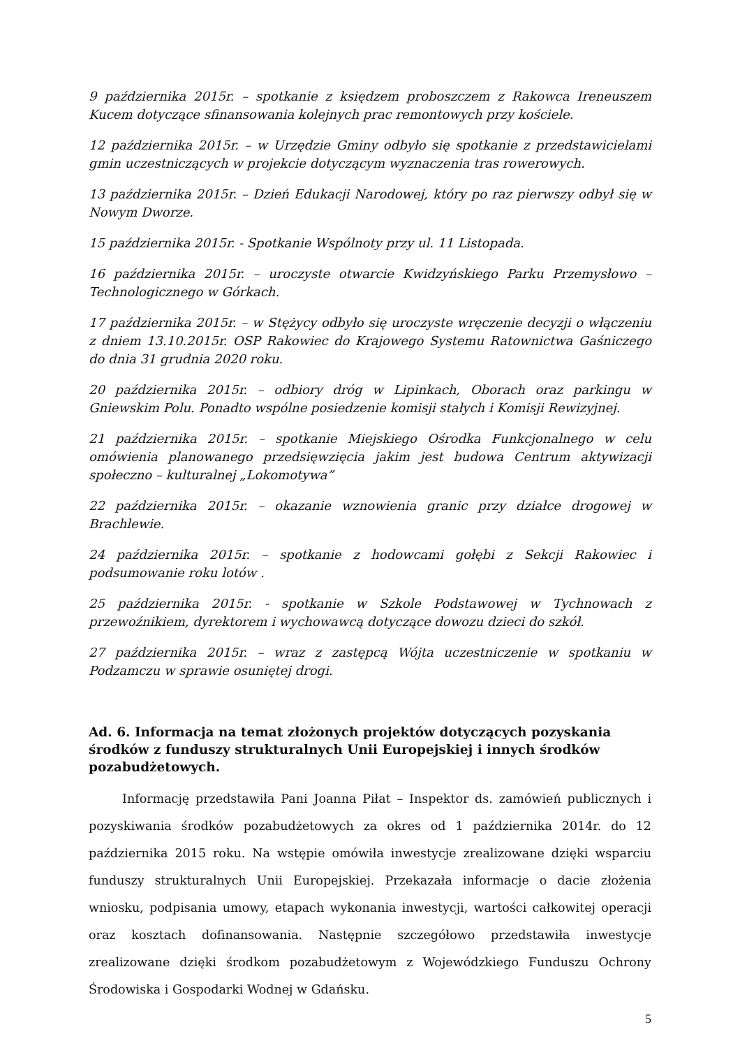9 października 2015r. – spotkanie z księdzem proboszczem z Rakowca Ireneuszem Kucem dotyczące sfinansowania kolejnych prac remontowych przy kościele.
12 października 2015r. – w Urzędzie Gminy odbyło się spotkanie z przedstawicielami gmin uczestniczących w projekcie dotyczącym wyznaczenia tras rowerowych.
13 października 2015r. – Dzień Edukacji Narodowej, który po raz pierwszy odbył się w Nowym Dworze.
15 października 2015r. - Spotkanie Wspólnoty przy ul. 11 Listopada.
16 października 2015r. – uroczyste otwarcie Kwidzyńskiego Parku Przemysłowo – Technologicznego w Górkach.
17 października 2015r. – w Stężycy odbyło się uroczyste wręczenie decyzji o włączeniu z dniem 13.10.2015r. OSP Rakowiec do Krajowego Systemu Ratownictwa Gaśniczego do dnia 31 grudnia 2020 roku.
20 października 2015r. – odbiory dróg w Lipinkach, Oborach oraz parkingu w Gniewskim Polu. Ponadto wspólne posiedzenie komisji stałych i Komisji Rewizyjnej.
21 października 2015r. – spotkanie Miejskiego Ośrodka Funkcjonalnego w celu omówienia planowanego przedsięwzięcia jakim jest budowa Centrum aktywizacji społeczno – kulturalnej „Lokomotywa”
22 października 2015r. – okazanie wznowienia granic przy działce drogowej w Brachlewie.
24 października 2015r. – spotkanie z hodowcami gołębi z Sekcji Rakowiec i podsumowanie roku lotów .
25 października 2015r. - spotkanie w Szkole Podstawowej w Tychnowach z przewoźnikiem, dyrektorem i wychowawcą dotyczące dowozu dzieci do szkół.
27 października 2015r. – wraz z zastępcą Wójta uczestniczenie w spotkaniu w Podzamczu w sprawie osuniętej drogi.
Ad. 6. Informacja na temat złożonych projektów dotyczących pozyskania środków z funduszy strukturalnych Unii Europejskiej i innych środków pozabudżetowych.
Informację przedstawiła Pani Joanna Piłat – Inspektor ds. zamówień publicznych i pozyskiwania środków pozabudżetowych za okres od 1 października 2014r. do 12 października 2015 roku. Na wstępie omówiła inwestycje zrealizowane dzięki wsparciu funduszy strukturalnych Unii Europejskiej. Przekazała informacje o dacie złożenia wniosku, podpisania umowy, etapach wykonania inwestycji, wartości całkowitej operacji oraz kosztach dofinansowania. Następnie szczegółowo przedstawiła inwestycje zrealizowane dzięki środkom pozabudżetowym z Wojewódzkiego Funduszu Ochrony Środowiska i Gospodarki Wodnej w Gdańsku.
5